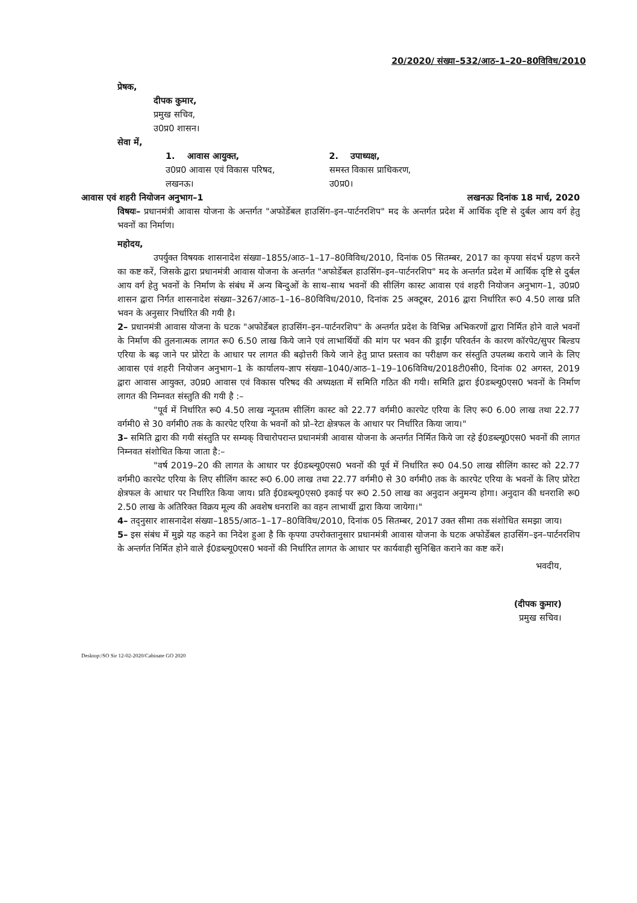20/2020/ संख्या–532/आठ–1–20–80विविध/2010
प्रेषक,
दीपक कुमार,
प्रमुख सचिव,
उ0प्र0 शासन।
सेवा में,
1. आवास आयुक्त,
उ0प्र0 आवास एवं विकास परिषद,
लखनऊ।
2. उपाध्यक्ष,
समस्त विकास प्राधिकरण,
उ0प्र0।
आवास एवं शहरी नियोजन अनुभाग–1 लखनऊः दिनांक 18 मार्च, 2020
विषयः– प्रधानमंत्री आवास योजना के अन्तर्गत "अफोर्डेबल हाउसिंग–इन–पार्टनरशिप" मद के अन्तर्गत प्रदेश में आर्थिक दृष्टि से दुर्बल आय वर्ग हेतु भवनों का निर्माण।
महोदय,
उपर्युक्त विषयक शासनादेश संख्या–1855/आठ–1–17–80विविध/2010, दिनांक 05 सितम्बर, 2017 का कृपया संदर्भ ग्रहण करने का कष्ट करें, जिसके द्वारा प्रधानमंत्री आवास योजना के अन्तर्गत "अफोर्डेबल हाउसिंग–इन–पार्टनरशिप" मद के अन्तर्गत प्रदेश में आर्थिक दृष्टि से दुर्बल आय वर्ग हेतु भवनों के निर्माण के संबंध में अन्य बिन्दुओं के साथ–साथ भवनों की सीलिंग कास्ट आवास एवं शहरी नियोजन अनुभाग–1, उ0प्र0 शासन द्वारा निर्गत शासनादेश संख्या–3267/आठ–1–16–80विविध/2010, दिनांक 25 अक्टूबर, 2016 द्वारा निर्धारित रू0 4.50 लाख प्रति भवन के अनुसार निर्धारित की गयी है।
2– प्रधानमंत्री आवास योजना के घटक "अफोर्डेबल हाउसिंग–इन–पार्टनरशिप" के अन्तर्गत प्रदेश के विभिन्न अभिकरणों द्वारा निर्मित होने वाले भवनों के निर्माण की तुलनात्मक लागत रू0 6.50 लाख किये जाने एवं लाभार्थियों की मांग पर भवन की ड्राईंग परिवर्तन के कारण कॉरपेट/सुपर बिल्डप एरिया के बढ़ जाने पर प्रोरेटा के आधार पर लागत की बढ़ोत्तरी किये जाने हेतु प्राप्त प्रस्ताव का परीक्षण कर संस्तुति उपलब्ध कराये जाने के लिए आवास एवं शहरी नियोजन अनुभाग–1 के कार्यालय–ज्ञाप संख्या–1040/आठ–1–19–106विविध/2018टी0सी0, दिनांक 02 अगस्त, 2019 द्वारा आवास आयुक्त, उ0प्र0 आवास एवं विकास परिषद की अध्यक्षता में समिति गठित की गयी। समिति द्वारा ई0डब्ल्यू0एस0 भवनों के निर्माण लागत की निम्नवत संस्तुति की गयी है :–
"पूर्व में निर्धारित रू0 4.50 लाख न्यूनतम सीलिंग कास्ट को 22.77 वर्गमी0 कारपेट एरिया के लिए रू0 6.00 लाख तथा 22.77 वर्गमी0 से 30 वर्गमी0 तक के कारपेट एरिया के भवनों को प्रो–रेटा क्षेत्रफल के आधार पर निर्धारित किया जाय।"
3– समिति द्वारा की गयी संस्तुति पर सम्यक् विचारोपरान्त प्रधानमंत्री आवास योजना के अन्तर्गत निर्मित किये जा रहे ई0डब्ल्यू0एस0 भवनों की लागत निम्नवत संशोधित किया जाता है:–
"वर्ष 2019–20 की लागत के आधार पर ई0डब्ल्यू0एस0 भवनों की पूर्व में निर्धारित रू0 04.50 लाख सीलिंग कास्ट को 22.77 वर्गमी0 कारपेट एरिया के लिए सीलिंग कास्ट रू0 6.00 लाख तथा 22.77 वर्गमी0 से 30 वर्गमी0 तक के कारपेट एरिया के भवनों के लिए प्रोरेटा क्षेत्रफल के आधार पर निर्धारित किया जाय। प्रति ई0डब्ल्यू0एस0 इकाई पर रू0 2.50 लाख का अनुदान अनुमन्य होगा। अनुदान की धनराशि रू0 2.50 लाख के अतिरिक्त विक्रय मूल्य की अवशेष धनराशि का वहन लाभार्थी द्वारा किया जायेगा।"
4– तद्नुसार शासनादेश संख्या–1855/आठ–1–17–80विविध/2010, दिनांक 05 सितम्बर, 2017 उक्त सीमा तक संशोधित समझा जाय।
5– इस संबंध में मुझे यह कहने का निदेश हुआ है कि कृपया उपरोक्तानुसार प्रधानमंत्री आवास योजना के घटक अफोर्डेबल हाउसिंग–इन–पार्टनरशिप के अन्तर्गत निर्मित होने वाले ई0डब्ल्यू0एस0 भवनों की निर्धारित लागत के आधार पर कार्यवाही सुनिश्चित कराने का कष्ट करें।
भवदीय,
(दीपक कुमार)
प्रमुख सचिव।
Desktop:/SO Sir 12-02-2020/Cabinate GO 2020